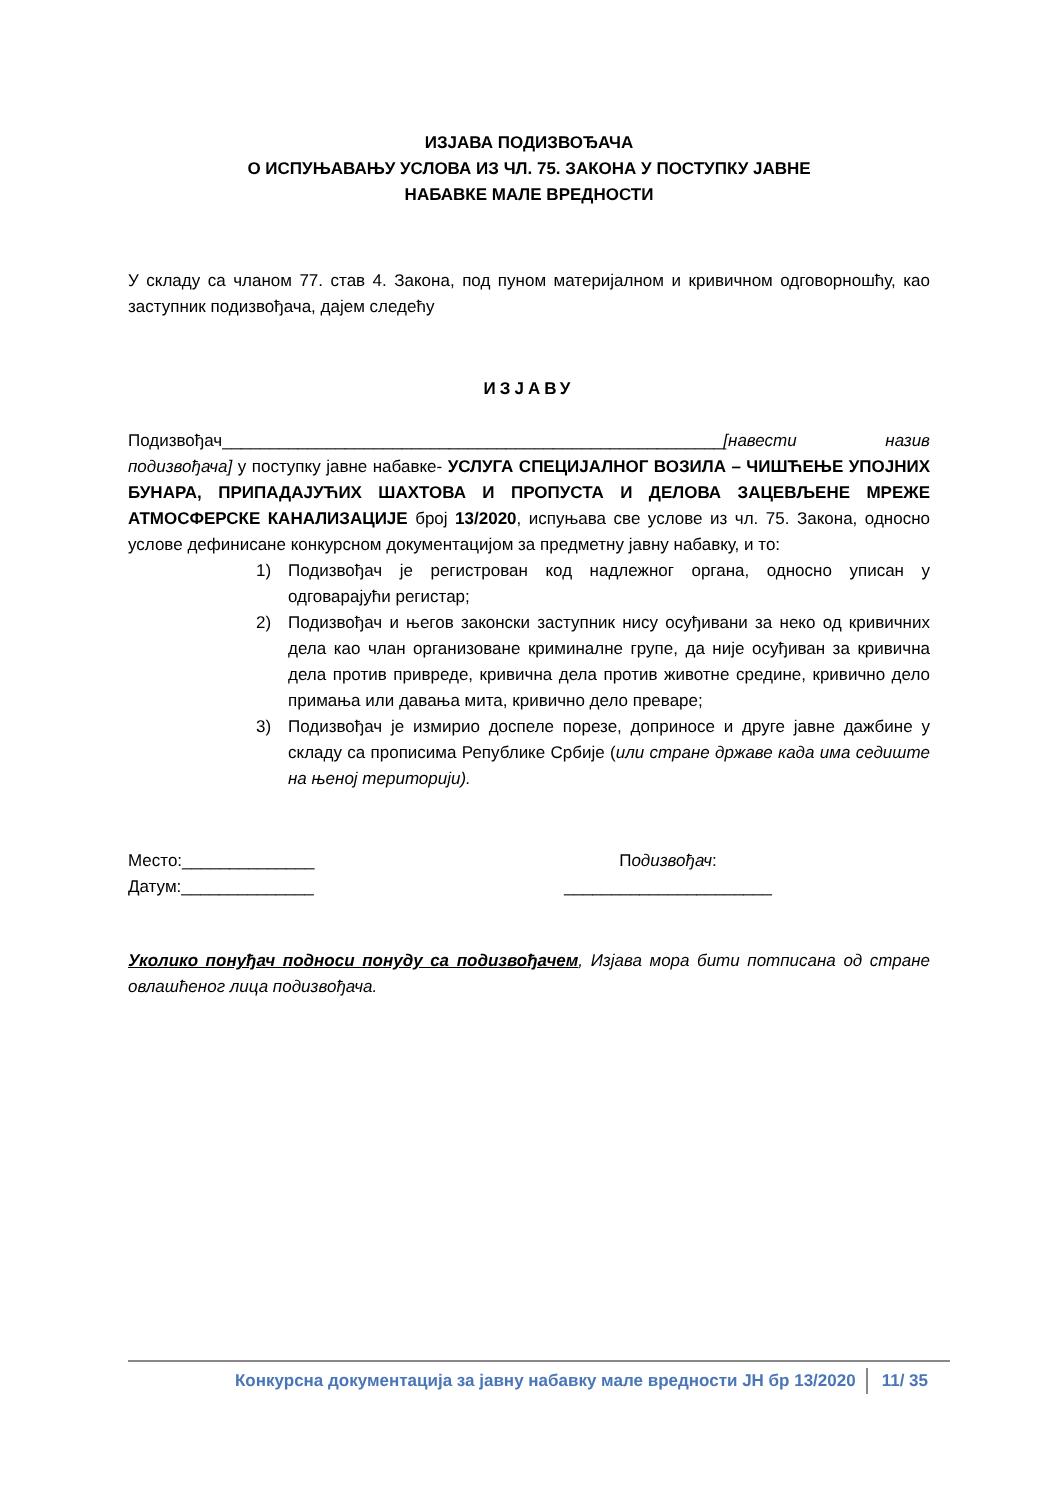ИЗЈАВА ПОДИЗВОЂАЧА
О ИСПУЊАВАЊУ УСЛОВА ИЗ ЧЛ. 75. ЗАКОНА У ПОСТУПКУ ЈАВНЕ
НАБАВКЕ МАЛЕ ВРЕДНОСТИ
У складу са чланом 77. став 4. Закона, под пуном материјалном и кривичном одговорношћу, као заступник подизвођача, дајем следећу
ИЗЈАВУ
Подизвођач_____________________________________________________[навести назив подизвођача] у поступку јавне набавке- УСЛУГА СПЕЦИЈАЛНОГ ВОЗИЛА – ЧИШЋЕЊЕ УПОЈНИХ БУНАРА, ПРИПАДАЈУЋИХ ШАХТОВА И ПРОПУСТА И ДЕЛОВА ЗАЦЕВЉЕНЕ МРЕЖЕ АТМОСФЕРСКЕ КАНАЛИЗАЦИЈЕ број 13/2020, испуњава све услове из чл. 75. Закона, односно услове дефинисане конкурсном документацијом за предметну јавну набавку, и то:
1) Подизвођач је регистрован код надлежног органа, односно уписан у одговарајући регистар;
2) Подизвођач и његов законски заступник нису осуђивани за неко од кривичних дела као члан организоване криминалне групе, да није осуђиван за кривична дела против привреде, кривична дела против животне средине, кривично дело примања или давања мита, кривично дело преваре;
3) Подизвођач је измирио доспеле порезе, доприносе и друге јавне дажбине у складу са прописима Републике Србије (или стране државе када има седиште на њеној територији).
Место:______________
Датум:______________
Подизвођач:
______________________
Уколико понуђач подноси понуду са подизвођачем, Изјава мора бити потписана од стране овлашћеног лица подизвођача.
Конкурсна документација за јавну набавку мале вредности ЈН бр 13/2020 11/ 35